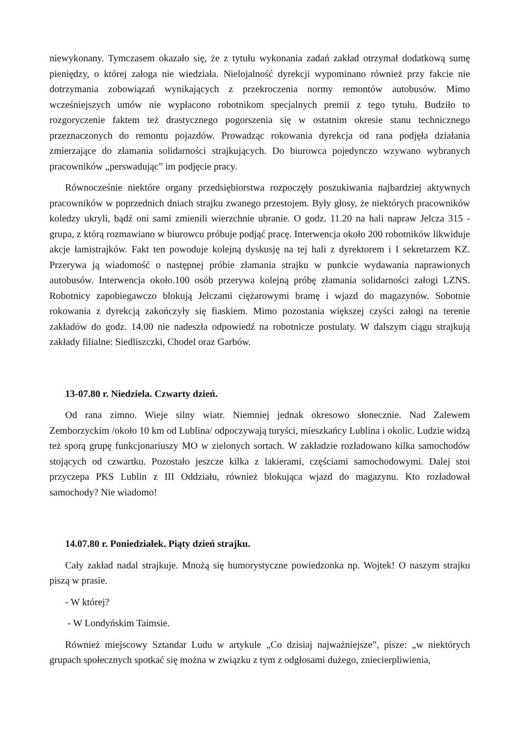niewykonany. Tymczasem okazało się, że z tytułu wykonania zadań zakład otrzymał dodatkową sumę pieniędzy, o której załoga nie wiedziała. Nielojalność dyrekcji wypominano również przy fakcie nie dotrzymania zobowiązań wynikających z przekroczenia normy remontów autobusów. Mimo wcześniejszych umów nie wypłacono robotnikom specjalnych premii z tego tytułu. Budziło to rozgoryczenie faktem też drastycznego pogorszenia się w ostatnim okresie stanu technicznego przeznaczonych do remontu pojazdów. Prowadząc rokowania dyrekcja od rana podjęła działania zmierzające do złamania solidarności strajkujących. Do biurowca pojedynczo wzywano wybranych pracowników „perswadując” im podjęcie pracy.
Równocześnie niektóre organy przedsiębiorstwa rozpoczęły poszukiwania najbardziej aktywnych pracowników w poprzednich dniach strajku zwanego przestojem. Były głosy, że niektórych pracowników koledzy ukryli, bądź oni sami zmienili wierzchnie ubranie. O godz. 11.20 na hali napraw Jelcza 315 - grupa, z którą rozmawiano w biurowcu próbuje podjąć pracę. Interwencja około 200 robotników likwiduje akcje łamistrajków. Fakt ten powoduje kolejną dyskusję na tej hali z dyrektorem i I sekretarzem KZ. Przerywa ją wiadomość o następnej próbie złamania strajku w punkcie wydawania naprawionych autobusów. Interwencja około.100 osób przerywa kolejną próbę złamania solidarności załogi LZNS. Robotnicy zapobiegawczo blokują Jelczami ciężarowymi bramę i wjazd do magazynów. Sobotnie rokowania z dyrekcją zakończyły się fiaskiem. Mimo pozostania większej czyści załogi na terenie zakładów do godz. 14.00 nie nadeszła odpowiedź na robotnicze postulaty. W dalszym ciągu strajkują zakłady filialne: Siedliszczki, Chodel oraz Garbów.
13-07.80 r. Niedziela. Czwarty dzień.
Od rana zimno. Wieje silny wiatr. Niemniej jednak okresowo słonecznie. Nad Zalewem Zemborzyckim /około 10 km od Lublina/ odpoczywają turyści, mieszkańcy Lublina i okolic. Ludzie widzą też sporą grupę funkcjonariuszy MO w zielonych sortach. W zakładzie rozładowano kilka samochodów stojących od czwartku. Pozostało jeszcze kilka z lakierami, częściami samochodowymi. Dalej stoi przyczepa PKS Lublin z III Oddziału, również blokująca wjazd do magazynu. Kto rozładował samochody? Nie wiadomo!
14.07.80 r. Poniedziałek. Piąty dzień strajku.
Cały zakład nadal strajkuje. Mnożą się humorystyczne powiedzonka np. Wojtek! O naszym strajku piszą w prasie.
- W której?
- W Londyńskim Taimsie.
Również miejscowy Sztandar Ludu w artykule „Co dzisiaj najważniejsze”, pisze: „w niektórych grupach społecznych spotkać się można w związku z tym z odgłosami dużego, zniecierpliwienia,